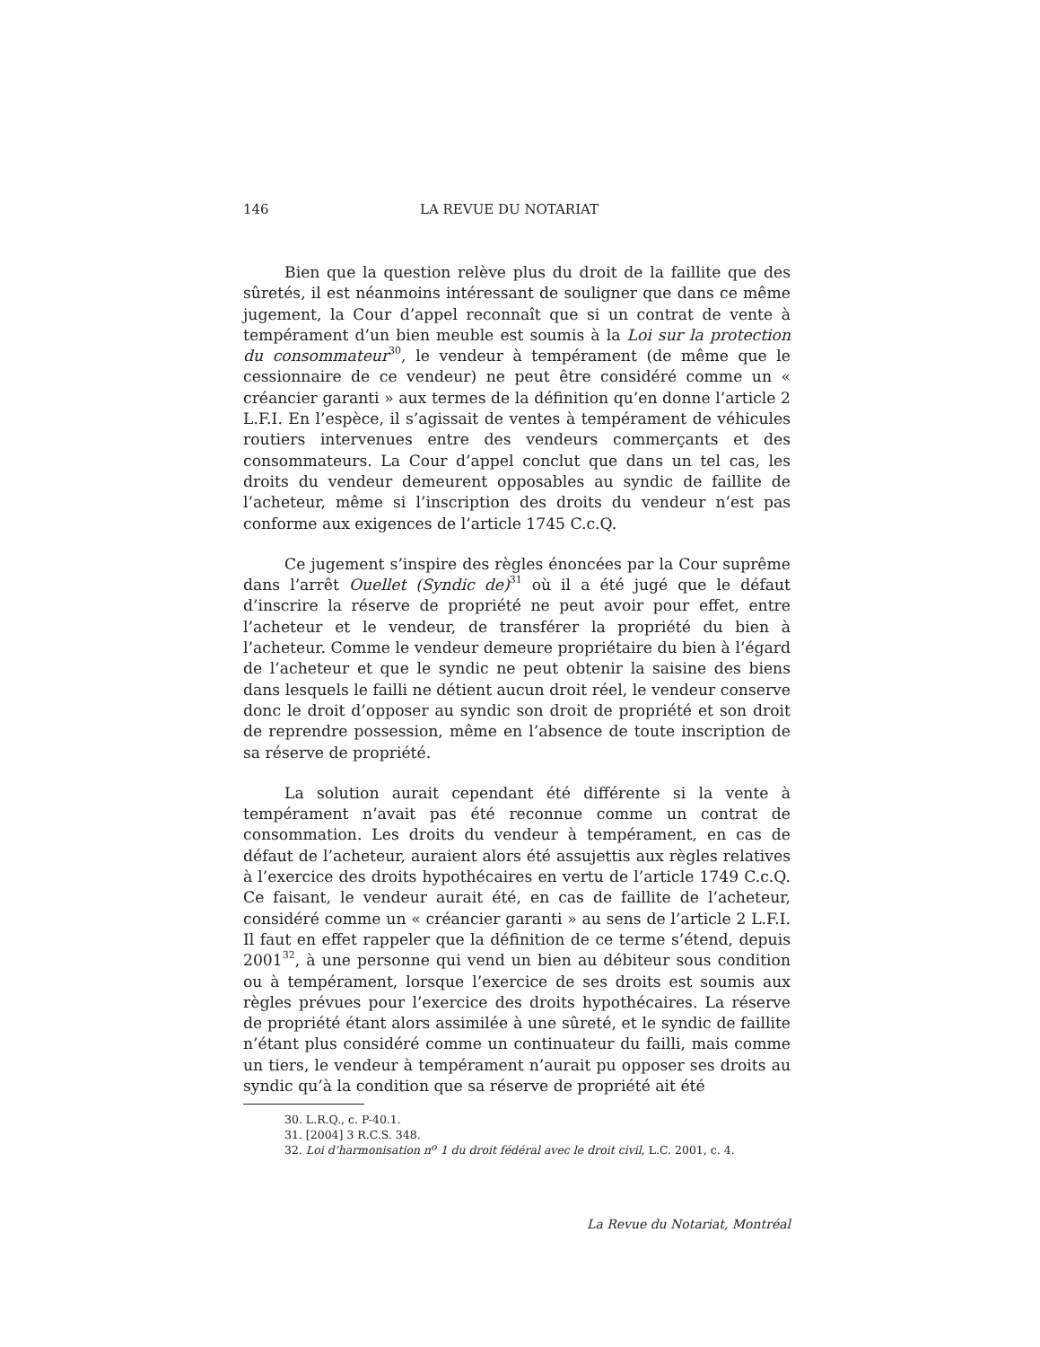146 LA REVUE DU NOTARIAT
Bien que la question relève plus du droit de la faillite que des sûretés, il est néanmoins intéressant de souligner que dans ce même jugement, la Cour d’appel reconnaît que si un contrat de vente à tempérament d’un bien meuble est soumis à la Loi sur la protection du consommateur<sup>30</sup>, le vendeur à tempérament (de même que le cessionnaire de ce vendeur) ne peut être considéré comme un « créancier garanti » aux termes de la définition qu’en donne l’article 2 L.F.I. En l’espèce, il s’agissait de ventes à tempérament de véhicules routiers intervenues entre des vendeurs commerçants et des consommateurs. La Cour d’appel conclut que dans un tel cas, les droits du vendeur demeurent opposables au syndic de faillite de l’acheteur, même si l’inscription des droits du vendeur n’est pas conforme aux exigences de l’article 1745 C.c.Q.
Ce jugement s’inspire des règles énoncées par la Cour suprême dans l’arrêt Ouellet (Syndic de)<sup>31</sup> où il a été jugé que le défaut d’inscrire la réserve de propriété ne peut avoir pour effet, entre l’acheteur et le vendeur, de transférer la propriété du bien à l’acheteur. Comme le vendeur demeure propriétaire du bien à l’égard de l’acheteur et que le syndic ne peut obtenir la saisine des biens dans lesquels le failli ne détient aucun droit réel, le vendeur conserve donc le droit d’opposer au syndic son droit de propriété et son droit de reprendre possession, même en l’absence de toute inscription de sa réserve de propriété.
La solution aurait cependant été différente si la vente à tempérament n’avait pas été reconnue comme un contrat de consommation. Les droits du vendeur à tempérament, en cas de défaut de l’acheteur, auraient alors été assujettis aux règles relatives à l’exercice des droits hypothécaires en vertu de l’article 1749 C.c.Q. Ce faisant, le vendeur aurait été, en cas de faillite de l’acheteur, considéré comme un « créancier garanti » au sens de l’article 2 L.F.I. Il faut en effet rappeler que la définition de ce terme s’étend, depuis 2001<sup>32</sup>, à une personne qui vend un bien au débiteur sous condition ou à tempérament, lorsque l’exercice de ses droits est soumis aux règles prévues pour l’exercice des droits hypothécaires. La réserve de propriété étant alors assimilée à une sûreté, et le syndic de faillite n’étant plus considéré comme un continuateur du failli, mais comme un tiers, le vendeur à tempérament n’aurait pu opposer ses droits au syndic qu’à la condition que sa réserve de propriété ait été
30. L.R.Q., c. P-40.1.
31. [2004] 3 R.C.S. 348.
32. Loi d’harmonisation n<sup>o</sup> 1 du droit fédéral avec le droit civil, L.C. 2001, c. 4.
La Revue du Notariat, Montréal